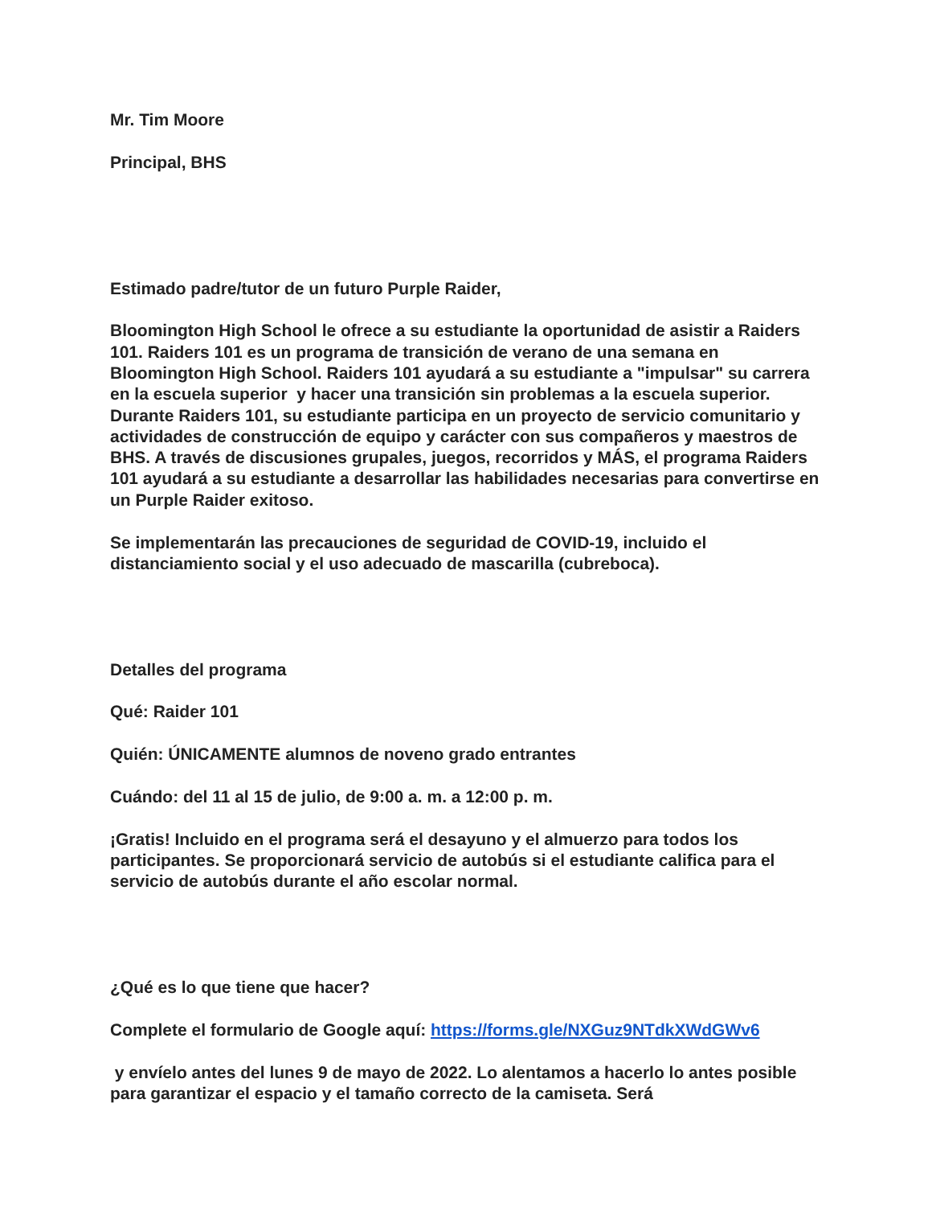Mr. Tim Moore
Principal, BHS
Estimado padre/tutor de un futuro Purple Raider,
Bloomington High School le ofrece a su estudiante la oportunidad de asistir a Raiders 101. Raiders 101 es un programa de transición de verano de una semana en Bloomington High School. Raiders 101 ayudará a su estudiante a "impulsar" su carrera en la escuela superior y hacer una transición sin problemas a la escuela superior. Durante Raiders 101, su estudiante participa en un proyecto de servicio comunitario y actividades de construcción de equipo y carácter con sus compañeros y maestros de BHS. A través de discusiones grupales, juegos, recorridos y MÁS, el programa Raiders 101 ayudará a su estudiante a desarrollar las habilidades necesarias para convertirse en un Purple Raider exitoso.
Se implementarán las precauciones de seguridad de COVID-19, incluido el distanciamiento social y el uso adecuado de mascarilla (cubreboca).
Detalles del programa
Qué: Raider 101
Quién: ÚNICAMENTE alumnos de noveno grado entrantes
Cuándo: del 11 al 15 de julio, de 9:00 a. m. a 12:00 p. m.
¡Gratis! Incluido en el programa será el desayuno y el almuerzo para todos los participantes. Se proporcionará servicio de autobús si el estudiante califica para el servicio de autobús durante el año escolar normal.
¿Qué es lo que tiene que hacer?
Complete el formulario de Google aquí: https://forms.gle/NXGuz9NTdkXWdGWv6
y envíelo antes del lunes 9 de mayo de 2022. Lo alentamos a hacerlo lo antes posible para garantizar el espacio y el tamaño correcto de la camiseta. Será